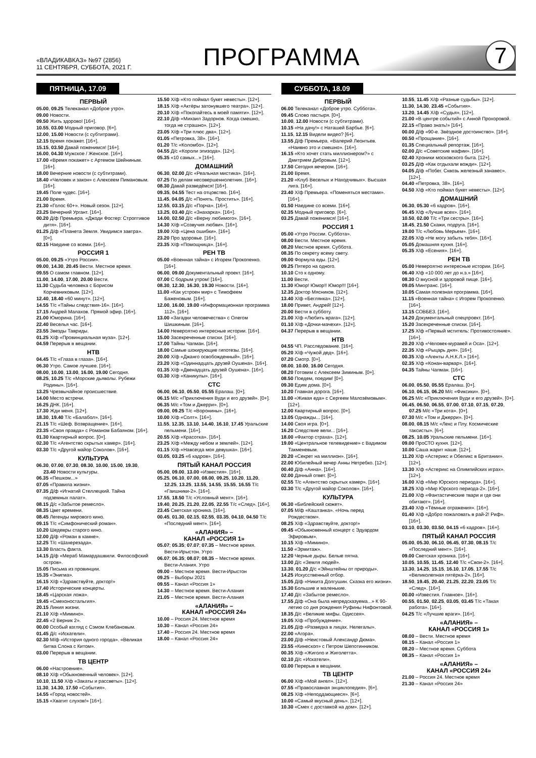«ВЛАДИКАВКАЗ» №97 (2856)
11 СЕНТЯБРЯ, СУББОТА, 2021 Г.
ПРОГРАММА
7
ПЯТНИЦА, 17.09
ПЕРВЫЙ
05.00, 09.25 Телеканал «Доброе утро».
09.00 Новости.
09.50 Жить здорово! [16+].
10.55, 03.00 Модный приговор. [6+].
12.00, 15.00 Новости (с субтитрами).
12.15 Время покажет. [16+].
15.15, 03.50 Давай поженимся! [16+].
16.00, 04.30 Мужское / Женское. [16+].
17.00 «Время покажет» с Артемом Шейниным. [16+].
18.00 Вечерние новости (с субтитрами).
18.40 «Человек и закон» с Алексеем Пимановым. [16+].
19.45 Поле чудес. [16+].
21.00 Время.
21.30 «Голос 60+». Новый сезон. [12+].
23.25 Вечерний Ургант. [16+].
00.20 Д/ф Премьера. «Джоди Фостер: Строптивое дитя». [16+].
01.25 Д/ф «Планета Земля. Увидимся завтра». [0+].
02.15 Наедине со всеми. [16+].
РОССИЯ 1
05.00, 09.25 «Утро России».
09.00, 14.30, 20.45 Вести. Местное время.
09.55 О самом главном. [12+].
11.00, 14.00, 17.00, 20.00 Вести.
11.30 Судьба человека с Борисом Корчевниковым. [12+].
12.40, 18.40 «60 минут». [12+].
14.55 Т/с «Тайны следствия-16». [16+].
17.15 Андрей Малахов. Прямой эфир. [16+].
21.00 Юморина. [16+].
22.40 Веселья час. [16+].
23.55 Звезды Тавриды.
01.25 Х/ф «Провинциальная муза». [12+].
04.59 Перерыв в вещании.
НТВ
04.45 Т/с «Глаза в глаза». [16+].
06.30 Утро. Самое лучшее. [16+].
08.00, 10.00, 13.00, 16.00, 19.00 Сегодня.
08.25, 10.25 Т/с «Морские дьяволы. Рубежи Родины». [16+].
13.25 Чрезвычайное происшествие.
14.00 Место встречи.
16.25 ДНК. [16+].
17.30 Жди меня. [12+].
18.30, 19.40 Т/с «Балабол». [16+].
21.15 Т/с «Шеф. Возвращение». [16+].
23.35 «Своя правда» с Романом Бабаяном. [16+].
01.30 Квартирный вопрос. [0+].
02.30 Т/с «Агентство скрытых камер». [16+].
03.30 Т/с «Другой майор Соколов». [16+].
КУЛЬТУРА
06.30, 07.00, 07.30, 08.30, 10.00, 15.00, 19.30, 23.40 Новости культуры.
06.35 «Пешком...»
07.05 «Правила жизни».
07.35 Д/ф «Игнатий Стеллецкий. Тайна подземных палат».
08.15 Д/с «Забытое ремесло».
08.35 Цвет времени.
08.45 Легенды мирового кино.
09.15 Т/с «Симфонический роман».
10.20 Шедевры старого кино.
12.00 Д/ф «Роман в камне».
12.25 Т/с «Шахерезада».
13.30 Власть факта.
14.15 Д/ф «Мераб Мамардашвили. Философский остров».
15.05 Письма из провинции.
15.35 «Энигма».
16.15 Х/ф «Здравствуйте, доктор!»
17.40 Исторические концерты.
18.45 «Царская ложа».
19.45 «Смехоностальгия».
20.15 Линия жизни.
21.10 Х/ф «Мимино».
22.45 «2 Верник 2».
00.00 Особый взгляд с Сэмом Клебановым.
01.45 Д/с «Искатели».
02.30 М/ф «История одного города». «Великая битва Слона с Китом».
03.00 Перерыв в вещании.
ТВ ЦЕНТР
06.00 «Настроение».
08.10 Х/ф «Обыкновенный человек». [12+].
10.10, 11.50 Х/ф «Закаты и рассветы». [12+].
11.30, 14.30, 17.50 «События».
14.55 «Город новостей».
15.15 «Хватит слухов!» [16+].
15.50 Х/ф «Кто поймал букет невесты». [12+].
18.15 Х/ф «Актёры затонувшего театра». [12+].
20.10 Х/ф «Покопайтесь в моей памяти». [12+].
22.10 Д/ф «Михаил Задорнов. Когда смешно, тогда не страшно». [12+].
23.05 Х/ф «Три плюс два». [12+].
01.05 «Петровка, 38». [16+].
01.20 Т/с «Коломбо». [12+].
04.55 Д/с «Короли эпизода». [12+].
05.35 «10 самых...» [16+].
ДОМАШНИЙ
06.30, 02.00 Д/с «Реальная мистика». [16+].
07.25 По делам несовершеннолетних. [16+].
08.30 Давай разведёмся! [16+].
09.35, 04.55 Тест на отцовство. [16+].
11.45, 04.05 Д/с «Понять. Простить». [16+].
12.55, 03.15 Д/с «Порча». [16+].
13.25, 03.40 Д/с «Знахарка». [16+].
14.00, 02.50 Д/с «Верну любимого». [16+].
14.30 Х/ф «Созвучия любви». [16+].
19.00 Х/ф «Цена ошибки». [16+].
23.20 Про здоровье. [16+].
23.35 Х/ф «Помощница». [16+].
РЕН ТВ
05.00 «Военная тайна» с Игорем Прокопенко. [16+].
06.00, 09.00 Документальный проект. [16+].
07.00 С бодрым утром! [16+].
08.30, 12.30, 16.30, 19.30 Новости. [16+].
11.00 «Как устроен мир» с Тимофеем Баженовым. [16+].
12.00, 16.00, 19.00 «Информационная программа 112». [16+].
13.00 «Загадки человечества» с Олегом Шишкиным. [16+].
14.00 Невероятно интересные истории. [16+].
15.00 Засекреченные списки. [16+].
17.00 Тайны Чапман. [16+].
18.00 Самые шокирующие гипотезы. [16+].
20.00 Х/ф «Джанго освобожденный». [16+].
23.20 Х/ф «Одиннадцать друзей Оушена». [16+].
01.35 Х/ф «Двенадцать друзей Оушена». [16+].
03.30 Х/ф «Каникулы». [16+].
СТС
06.00, 06.10, 05.50, 05.55 Ералаш. [0+].
06.15 М/с «Приключения Вуди и его друзей». [0+].
06.35 М/с «Том и Джерри». [0+].
09.00, 09.25 Т/с «Воронины». [16+].
10.00 Х/ф «Солт». [16+].
11.55, 12.35, 13.10, 14.40, 16.10, 17.45 Уральские пельмени. [16+].
20.55 Х/ф «Красотка». [16+].
23.25 Х/ф «Между небом и землей». [12+].
01.15 Х/ф «Навсегда моя девушка». [16+].
03.05, 03.25 «6 кадров». [16+].
ПЯТЫЙ КАНАЛ РОССИЯ
05.00, 09.00, 13.00 «Известия». [16+].
05.25, 06.10, 07.00, 08.00, 09.25, 10.20, 11.20, 12.25, 13.25, 13.55, 14.55, 15.55, 16.55 Т/с «Гаишники-2». [16+].
17.55, 18.50 Т/с «Условный мент». [16+].
19.40, 20.25, 21.20, 22.05, 22.55 Т/с «След». [16+].
23.45 Светская хроника. [16+].
00.45, 01.30, 02.15, 02.55, 03.35, 04.10, 04.50 Т/с «Последний мент». [16+].
«АЛАНИЯ» –
КАНАЛ «РОССИЯ 1»
05.07; 05.35; 07.07; 07.35 – Местное время. Вести-Ирыстон. Утро
06.07; 06.35; 08.07; 08.35 – Местное время. Вести-Алания. Утро
09.00 – Местное время. Вести-Ирыстон
09.25 – Выборы 2021
09.55 – Канал «Россия 1»
14.30 – Местное время. Вести-Алания
21.05 – Местное время. Вести-Алания
«АЛАНИЯ» –
КАНАЛ «РОССИЯ 24»
10.00 – Россия 24. Местное время
10.30 – Канал «Россия 24»
17.40 – Россия 24. Местное время
18.00 – Канал «Россия 24»
СУББОТА, 18.09
ПЕРВЫЙ
06.00 Телеканал «Доброе утро. Суббота».
09.45 Слово пастыря. [0+].
10.00, 12.00 Новости (с субтитрами).
10.15 «На дачу!» с Наташей Барбье. [6+].
11.15, 12.15 Видели видео? [6+].
13.55 Д/ф Премьера. «Валерий Леонтьев. «Наивно это и смешно». [16+].
16.15 «Кто хочет стать миллионером?» с Дмитрием Дибровым. [12+].
17.50 Сегодня вечером. [16+].
21.00 Время.
21.20 «Клуб Веселых и Находчивых». Высшая лига. [16+].
23.40 Х/ф Премьера. «Поменяться местами». [16+].
01.50 Наедине со всеми. [16+].
02.35 Модный приговор. [6+].
03.25 Давай поженимся! [16+].
РОССИЯ 1
05.00 «Утро России. Суббота».
08.00 Вести. Местное время.
08.20 Местное время. Суббота.
08.35 По секрету всему свету.
09.00 Формула еды. [12+].
09.25 Пятеро на одного.
10.10 Сто к одному.
11.00 Вести.
11.30 Юмор! Юмор!! Юмор!!! [16+].
12.35 Доктор Мясников. [12+].
13.40 Х/ф «Беглянка». [12+].
18.00 Привет, Андрей! [12+].
20.00 Вести в субботу.
21.00 Х/ф «Любить врага». [12+].
01.10 Х/ф «Дочки-мачехи». [12+].
04.37 Перерыв в вещании.
НТВ
04.55 ЧП. Расследование. [16+].
05.20 Х/ф «Чужой дед». [16+].
07.20 Смотр. [0+].
08.00, 10.00, 16.00 Сегодня.
08.20 Готовим с Алексеем Зиминым. [0+].
08.50 Поедем, поедим! [0+].
09.30 Едим дома. [0+].
10.20 Главная дорога. [16+].
11.00 «Живая еда» с Сергеем Малозёмовым». [12+].
12.00 Квартирный вопрос. [0+].
13.05 Однажды... [16+].
14.00 Своя игра. [0+].
16.20 Следствие вели... [16+].
18.00 «Фактор страха». [12+].
19.00 «Центральное телевидение» с Вадимом Такменевым.
20.20 «Секрет на миллион». [16+].
22.00 Юбилейный вечер Анны Нетребко. [12+].
00.40 Д/ф «Анна». [16+].
02.00 Дачный ответ. [0+].
02.55 Т/с «Агентство скрытых камер». [16+].
03.30 Т/с «Другой майор Соколов». [16+].
КУЛЬТУРА
06.30 «Библейский сюжет».
07.05 М/ф «Каштанка». «Ночь перед Рождеством».
08.25 Х/ф «Здравствуйте, доктор!»
09.45 «Обыкновенный концерт с Эдуардом Эфировым».
10.15 Х/ф «Мимино».
11.50 «Эрмитаж».
12.20 Черные дыры. Белые пятна.
13.00 Д/с «Земля людей».
13.30, 01.20 Д/с «Эйнштейны от природы».
14.25 Искусственный отбор.
15.05 Д/ф «Никита Долгушин. Сказка его жизни».
15.30 Большие и маленькие.
17.40 Д/с «Забытое ремесло».
17.55 Д/ф «Она была непредсказуема...» К 90-летию со дня рождения Руфины Нифонтовой.
18.35 Д/с «Великие мифы. Одиссея».
19.05 Х/ф «Пробуждение».
21.05 Д/ф «Разведка в лицах. Нелегалы».
22.00 «Агора».
23.00 Д/ф «Неистовый Александр Дюма».
23.55 «Кинескоп» с Петром Шепотинником.
00.35 Х/ф «Жиголо и Жиголетта».
02.10 Д/с «Искатели».
03.00 Перерыв в вещании.
ТВ ЦЕНТР
06.00 Х/ф «Мой ангел». [12+].
07.55 «Православная энциклопедия». [6+].
08.25 Х/ф «Неподдающиеся». [6+].
10.00 «Самый вкусный день». [12+].
10.30 «Смех с доставкой на дом». [12+].
10.55, 11.45 Х/ф «Разные судьбы». [12+].
11.30, 14.30, 23.45 «События».
13.20, 14.45 Х/ф «Судья». [12+].
21.00 «В центре событий» с Анной Прохоровой.
22.15 «Право знать!» [16+].
00.00 Д/ф «90-е. Звёздное достоинство». [16+].
00.50 «Прощание». [16+].
01.35 Специальный репортаж. [16+].
02.00 Д/с «Советские мафии». [16+].
02.40 Хроники московского быта. [12+].
03.25 Д/ф «Как отдыхали вожди». [12+].
04.05 Д/ф «Побег. Сквозь железный занавес». [12+].
04.40 «Петровка, 38». [16+].
04.50 Х/ф «Кто поймал букет невесты». [12+].
ДОМАШНИЙ
06.30, 05.30 «6 кадров». [16+].
06.45 Х/ф «Лучше всех». [16+].
10.50, 02.00 Т/с «Три сестры». [16+].
18.45, 21.50 Скажи, подруга. [16+].
19.00 Т/с «Любовь Мерьем». [16+].
22.05 Х/ф «Не могу забыть тебя». [16+].
05.05 Домашняя кухня. [16+].
05.35 Х/ф «Есения». [16+].
РЕН ТВ
05.00 Невероятно интересные истории. [16+].
06.40 Х/ф «10 000 лет до н.э.» [16+].
08.30 О вкусной и здоровой пище. [16+].
09.05 Минтранс. [16+].
10.05 Самая полезная программа. [16+].
11.15 «Военная тайна» с Игорем Прокопенко. [16+].
13.15 СОВБЕЗ. [16+].
14.20 Документальный спецпроект. [16+].
15.20 Засекреченные списки. [16+].
17.25 Х/ф «Первый мститель: Противостояние». [16+].
20.20 Х/ф «Человек-муравей и Оса». [12+].
22.35 Х/ф «Рыцарь дня». [16+].
00.35 Х/ф «Агенты А.Н.К.Л.» [16+].
02.35 Х/ф «Конан-варвар». [16+].
04.35 Тайны Чапман. [16+].
СТС
06.00, 05.50, 05.55 Ералаш. [0+].
06.10, 06.15, 06.20 М/с «Фиксики». [0+].
06.25 М/с «Приключения Вуди и его друзей». [0+].
06.45, 06.50, 06.55, 07.00, 07.10, 07.15, 07.20, 07.25 М/с «Три кота». [0+].
07.30 М/с «Том и Джерри». [0+].
08.00, 08.15 М/с «Лекс и Плу. Космические таксисты». [6+].
08.25, 10.05 Уральские пельмени. [16+].
09.00 ПроСТО кухня. [12+].
10.00 Саша жарит наше. [12+].
11.20 Х/ф «Астерикс и Обеликс в Британии». [12+].
13.30 Х/ф «Астерикс на Олимпийских играх». [12+].
16.00 Х/ф «Мир Юрского периода». [16+].
18.25 Х/ф «Мир Юрского периода-2». [16+].
21.00 Х/ф «Фантастические твари и где они обитают». [16+].
23.40 Х/ф «Тёмные отражения». [16+].
01.40 Х/ф «Добро пожаловать в рай-2! Риф». [16+].
03.10, 03.30, 03.50, 04.15 «6 кадров». [16+].
ПЯТЫЙ КАНАЛ РОССИЯ
05.00, 05.30, 06.10, 06.45, 07.30, 08.15 Т/с «Последний мент». [16+].
09.00 Светская хроника. [16+].
10.05, 10.55, 11.45, 12.40 Т/с «Свои-2». [16+].
13.30, 14.25, 15.15, 16.10, 17.05, 17.55 Т/с «Великолепная пятёрка-2». [16+].
18.50, 19.45, 20.40, 21.25, 22.20, 23.05 Т/с «След». [16+].
00.00 «Известия. Главное». [16+].
00.55, 01.50, 02.25, 03.05, 03.45 Т/с «Такая работа». [16+].
04.25 Т/с «Лучшие враги». [16+].
«АЛАНИЯ» –
КАНАЛ «РОССИЯ 1»
08.00 – Вести. Местное время
08.15 – Канал «Россия 1»
08.20 – Местное время. Суббота
08.35 – Канал «Россия 1»
«АЛАНИЯ» –
КАНАЛ «РОССИЯ 24»
21.00 – Россия 24. Местное время
21.30 – Канал «Россия 24»